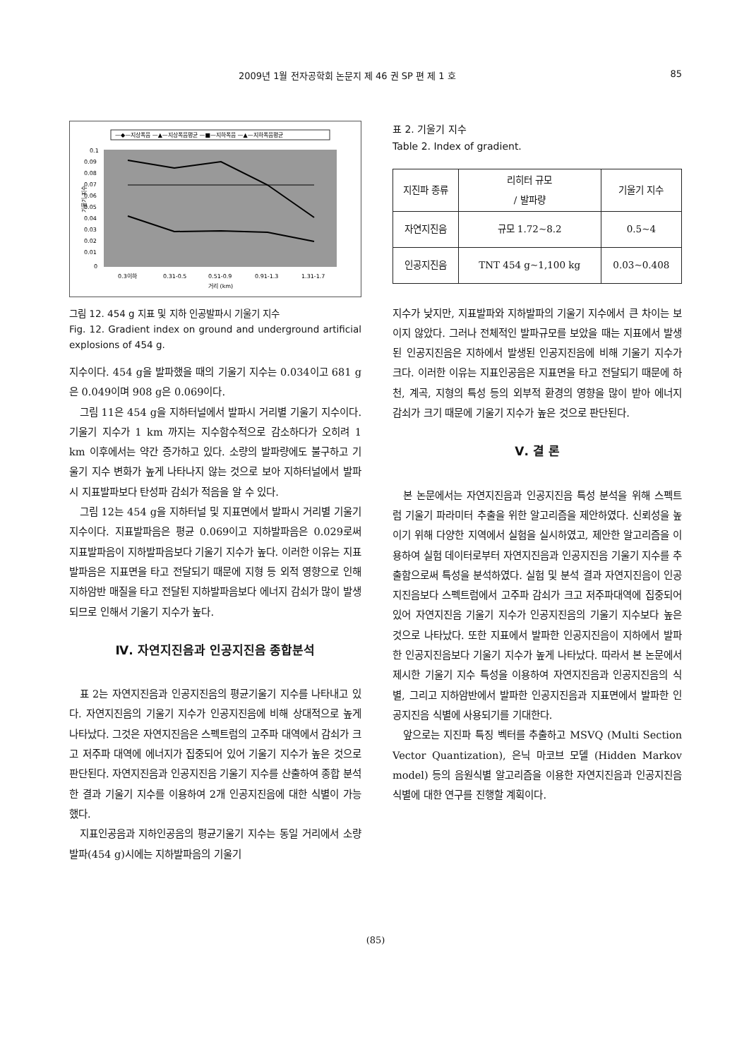2009년 1월 전자공학회 논문지 제 46 권 SP 편 제 1 호 85
—◆—지상폭음 —▲—지상폭음평균 —■—지하폭음 —▲—지하폭음평균
0.1
0.09
0.08
0.07
0.06
0.05
0.04
0.03
0.02
0.01
0
기울기 지수
0.3이하
0.31-0.5
0.51-0.9
0.91-1.3
1.31-1.7
거리 (km)
그림 12. 454 g 지표 및 지하 인공발파시 기울기 지수
Fig. 12. Gradient index on ground and underground artificial explosions of 454 g.
지수이다. 454 g을 발파했을 때의 기울기 지수는 0.034이고 681 g은 0.049이며 908 g은 0.069이다.
그림 11은 454 g을 지하터널에서 발파시 거리별 기울기 지수이다. 기울기 지수가 1 km 까지는 지수함수적으로 감소하다가 오히려 1 km 이후에서는 약간 증가하고 있다. 소량의 발파량에도 불구하고 기울기 지수 변화가 높게 나타나지 않는 것으로 보아 지하터널에서 발파시 지표발파보다 탄성파 감쇠가 적음을 알 수 있다.
그림 12는 454 g을 지하터널 및 지표면에서 발파시 거리별 기울기 지수이다. 지표발파음은 평균 0.069이고 지하발파음은 0.029로써 지표발파음이 지하발파음보다 기울기 지수가 높다. 이러한 이유는 지표발파음은 지표면을 타고 전달되기 때문에 지형 등 외적 영향으로 인해 지하암반 매질을 타고 전달된 지하발파음보다 에너지 감쇠가 많이 발생되므로 인해서 기울기 지수가 높다.
Ⅳ. 자연지진음과 인공지진음 종합분석
표 2는 자연지진음과 인공지진음의 평균기울기 지수를 나타내고 있다. 자연지진음의 기울기 지수가 인공지진음에 비해 상대적으로 높게 나타났다. 그것은 자연지진음은 스펙트럼의 고주파 대역에서 감쇠가 크고 저주파 대역에 에너지가 집중되어 있어 기울기 지수가 높은 것으로 판단된다. 자연지진음과 인공지진음 기울기 지수를 산출하여 종합 분석한 결과 기울기 지수를 이용하여 2개 인공지진음에 대한 식별이 가능했다.
지표인공음과 지하인공음의 평균기울기 지수는 동일 거리에서 소량 발파(454 g)시에는 지하발파음의 기울기
표 2. 기울기 지수
Table 2. Index of gradient.
| 지진파 종류 | 리히터 규모 / 발파량 | 기울기 지수 |
| --- | --- | --- |
| 자연지진음 | 규모 1.72~8.2 | 0.5~4 |
| 인공지진음 | TNT 454 g~1,100 kg | 0.03~0.408 |
지수가 낮지만, 지표발파와 지하발파의 기울기 지수에서 큰 차이는 보이지 않았다. 그러나 전체적인 발파규모를 보았을 때는 지표에서 발생된 인공지진음은 지하에서 발생된 인공지진음에 비해 기울기 지수가 크다. 이러한 이유는 지표인공음은 지표면을 타고 전달되기 때문에 하천, 계곡, 지형의 특성 등의 외부적 환경의 영향을 많이 받아 에너지 감쇠가 크기 때문에 기울기 지수가 높은 것으로 판단된다.
Ⅴ. 결 론
본 논문에서는 자연지진음과 인공지진음 특성 분석을 위해 스펙트럼 기울기 파라미터 추출을 위한 알고리즘을 제안하였다. 신뢰성을 높이기 위해 다양한 지역에서 실험을 실시하였고, 제안한 알고리즘을 이용하여 실험 데이터로부터 자연지진음과 인공지진음 기울기 지수를 추출함으로써 특성을 분석하였다. 실험 및 분석 결과 자연지진음이 인공지진음보다 스펙트럼에서 고주파 감쇠가 크고 저주파대역에 집중되어 있어 자연지진음 기울기 지수가 인공지진음의 기울기 지수보다 높은 것으로 나타났다. 또한 지표에서 발파한 인공지진음이 지하에서 발파한 인공지진음보다 기울기 지수가 높게 나타났다. 따라서 본 논문에서 제시한 기울기 지수 특성을 이용하여 자연지진음과 인공지진음의 식별, 그리고 지하암반에서 발파한 인공지진음과 지표면에서 발파한 인공지진음 식별에 사용되기를 기대한다.
앞으로는 지진파 특징 벡터를 추출하고 MSVQ (Multi Section Vector Quantization), 은닉 마코브 모델 (Hidden Markov model) 등의 음원식별 알고리즘을 이용한 자연지진음과 인공지진음 식별에 대한 연구를 진행할 계획이다.
(85)